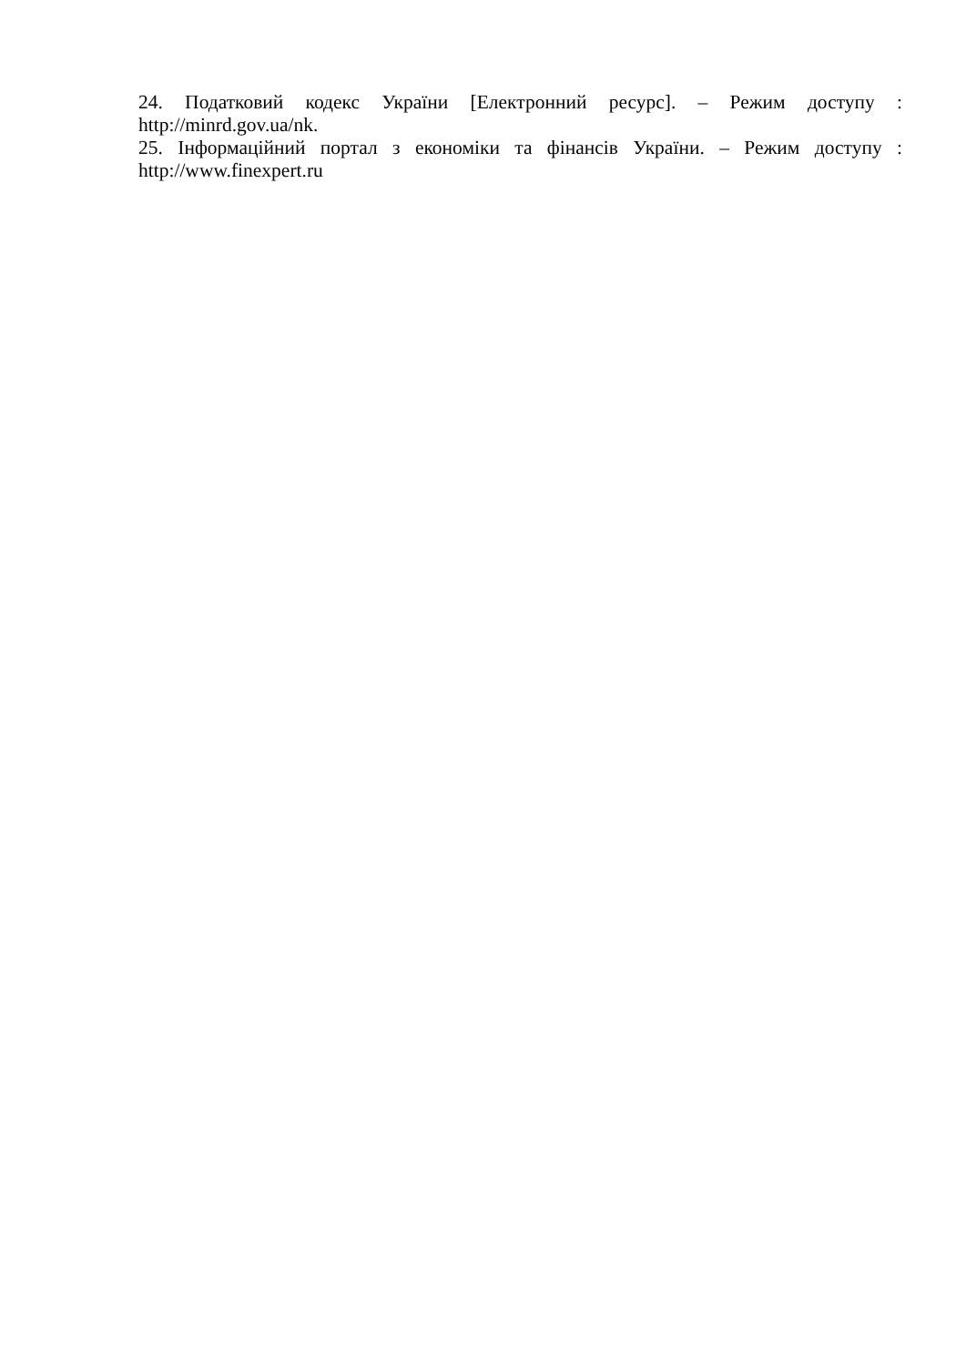24. Податковий кодекс України [Електронний ресурс]. – Режим доступу : http://minrd.gov.ua/nk.
25. Інформаційний портал з економіки та фінансів України. – Режим доступу : http://www.finexpert.ru